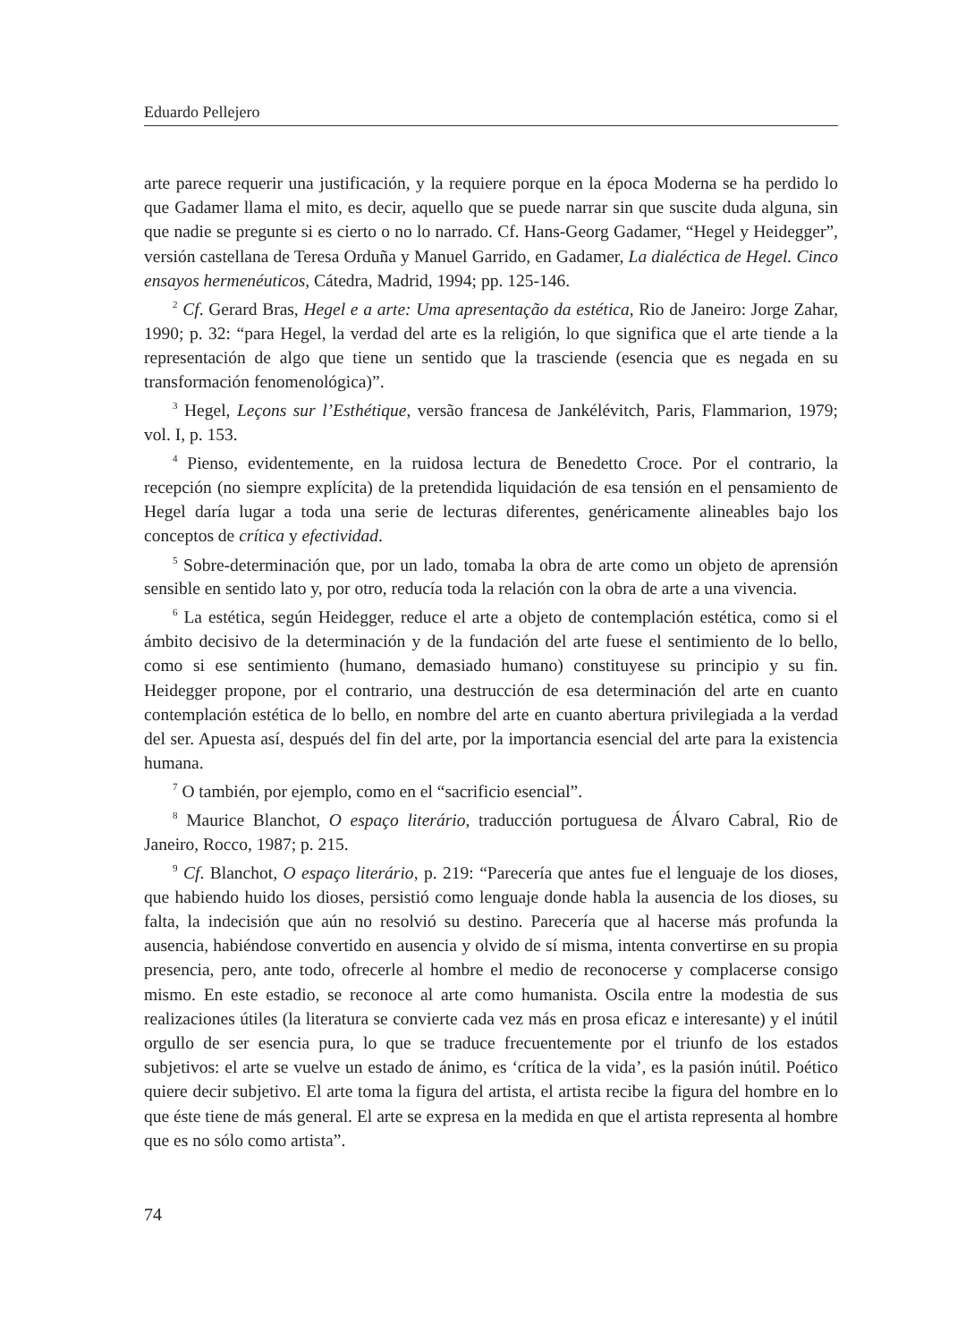Eduardo Pellejero
arte parece requerir una justificación, y la requiere porque en la época Moderna se ha perdido lo que Gadamer llama el mito, es decir, aquello que se puede narrar sin que suscite duda alguna, sin que nadie se pregunte si es cierto o no lo narrado. Cf. Hans-Georg Gadamer, “Hegel y Heidegger”, versión castellana de Teresa Orduña y Manuel Garrido, en Gadamer, La dialéctica de Hegel. Cinco ensayos hermenéuticos, Cátedra, Madrid, 1994; pp. 125-146.
<sup>2</sup> Cf. Gerard Bras, Hegel e a arte: Uma apresentação da estética, Rio de Janeiro: Jorge Zahar, 1990; p. 32: “para Hegel, la verdad del arte es la religión, lo que significa que el arte tiende a la representación de algo que tiene un sentido que la trasciende (esencia que es negada en su transformación fenomenológica)”.
<sup>3</sup> Hegel, Leçons sur l’Esthétique, versão francesa de Jankélévitch, Paris, Flammarion, 1979; vol. I, p. 153.
<sup>4</sup> Pienso, evidentemente, en la ruidosa lectura de Benedetto Croce. Por el contrario, la recepción (no siempre explícita) de la pretendida liquidación de esa tensión en el pensamiento de Hegel daría lugar a toda una serie de lecturas diferentes, genéricamente alineables bajo los conceptos de crítica y efectividad.
<sup>5</sup> Sobre-determinación que, por un lado, tomaba la obra de arte como un objeto de aprensión sensible en sentido lato y, por otro, reducía toda la relación con la obra de arte a una vivencia.
<sup>6</sup> La estética, según Heidegger, reduce el arte a objeto de contemplación estética, como si el ámbito decisivo de la determinación y de la fundación del arte fuese el sentimiento de lo bello, como si ese sentimiento (humano, demasiado humano) constituyese su principio y su fin. Heidegger propone, por el contrario, una destrucción de esa determinación del arte en cuanto contemplación estética de lo bello, en nombre del arte en cuanto abertura privilegiada a la verdad del ser. Apuesta así, después del fin del arte, por la importancia esencial del arte para la existencia humana.
<sup>7</sup> O también, por ejemplo, como en el “sacrificio esencial”.
<sup>8</sup> Maurice Blanchot, O espaço literário, traducción portuguesa de Álvaro Cabral, Rio de Janeiro, Rocco, 1987; p. 215.
<sup>9</sup> Cf. Blanchot, O espaço literário, p. 219: “Parecería que antes fue el lenguaje de los dioses, que habiendo huido los dioses, persistió como lenguaje donde habla la ausencia de los dioses, su falta, la indecisión que aún no resolvió su destino. Parecería que al hacerse más profunda la ausencia, habiéndose convertido en ausencia y olvido de sí misma, intenta convertirse en su propia presencia, pero, ante todo, ofrecerle al hombre el medio de reconocerse y complacerse consigo mismo. En este estadio, se reconoce al arte como humanista. Oscila entre la modestia de sus realizaciones útiles (la literatura se convierte cada vez más en prosa eficaz e interesante) y el inútil orgullo de ser esencia pura, lo que se traduce frecuentemente por el triunfo de los estados subjetivos: el arte se vuelve un estado de ánimo, es ‘crítica de la vida’, es la pasión inútil. Poético quiere decir subjetivo. El arte toma la figura del artista, el artista recibe la figura del hombre en lo que éste tiene de más general. El arte se expresa en la medida en que el artista representa al hombre que es no sólo como artista”.
74